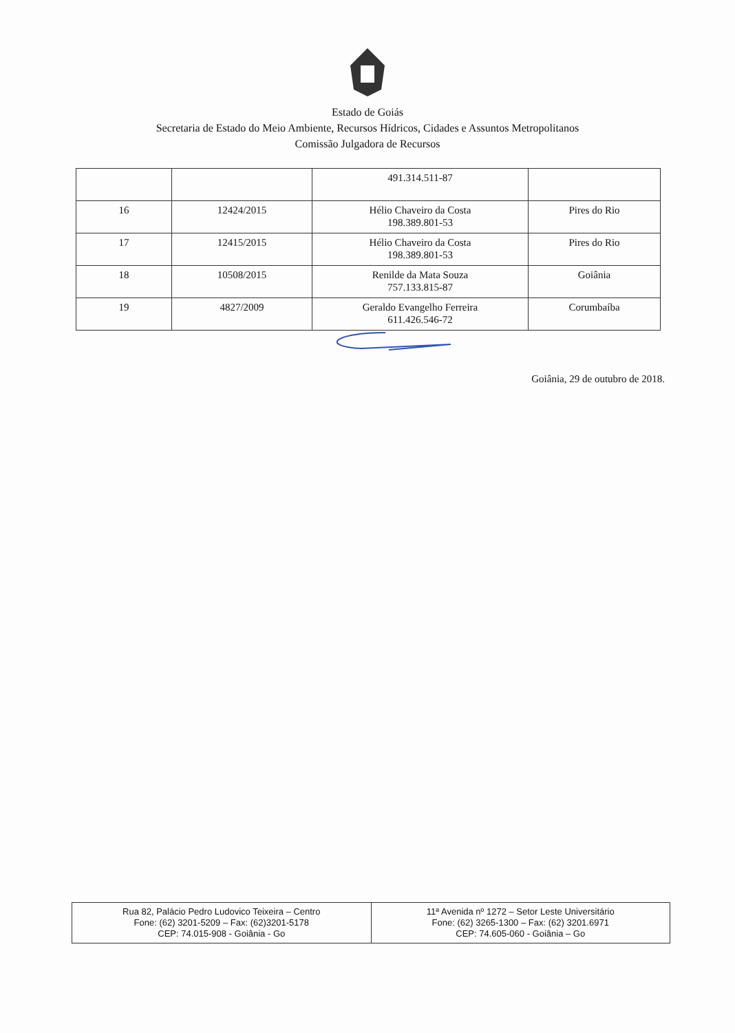Estado de Goiás
Secretaria de Estado do Meio Ambiente, Recursos Hídricos, Cidades e Assuntos Metropolitanos
Comissão Julgadora de Recursos
| | | 491.314.511-87 | |
| 16 | 12424/2015 | Hélio Chaveiro da Costa 198.389.801-53 | Pires do Rio |
| 17 | 12415/2015 | Hélio Chaveiro da Costa 198.389.801-53 | Pires do Rio |
| 18 | 10508/2015 | Renilde da Mata Souza 757.133.815-87 | Goiânia |
| 19 | 4827/2009 | Geraldo Evangelho Ferreira 611.426.546-72 | Corumbaíba |
Goiânia, 29 de outubro de 2018.
| Rua 82, Palácio Pedro Ludovico Teixeira – Centro Fone: (62) 3201-5209 – Fax: (62)3201-5178 CEP: 74.015-908 - Goiânia - Go | 11ª Avenida nº 1272 – Setor Leste Universitário Fone: (62) 3265-1300 – Fax: (62) 3201.6971 CEP: 74.605-060 - Goiânia – Go |